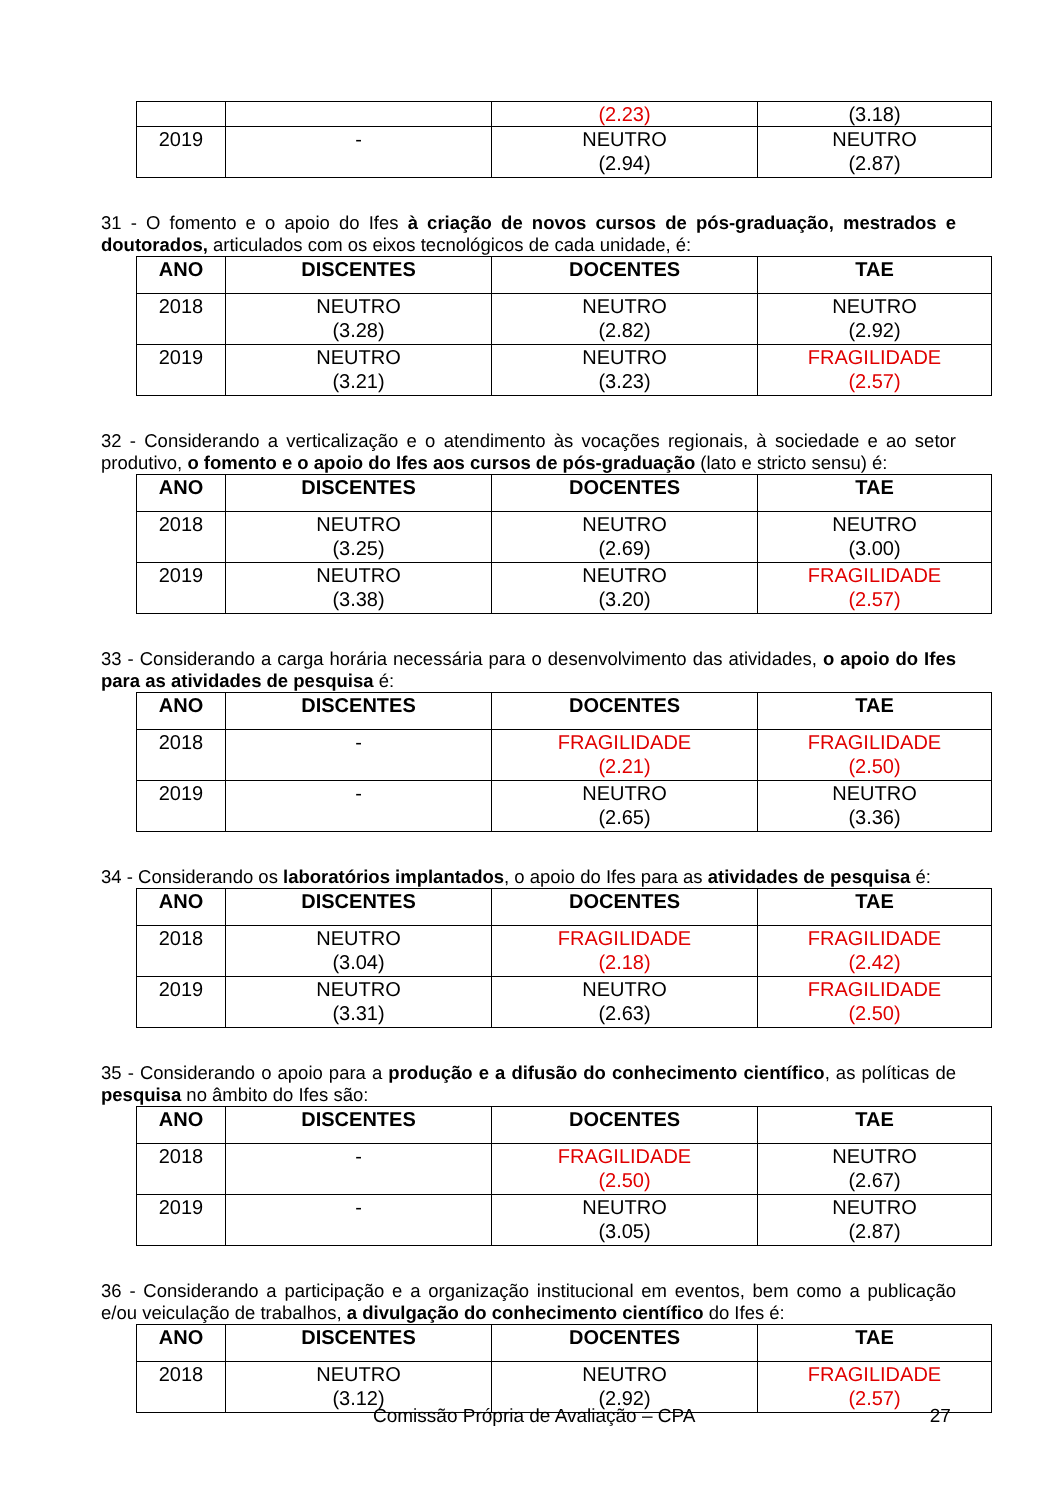| | | (2.23) | (3.18) |
| 2019 | - | NEUTRO (2.94) | NEUTRO (2.87) |
31 - O fomento e o apoio do Ifes à criação de novos cursos de pós-graduação, mestrados e doutorados, articulados com os eixos tecnológicos de cada unidade, é:
| ANO | DISCENTES | DOCENTES | TAE |
| --- | --- | --- | --- |
| 2018 | NEUTRO (3.28) | NEUTRO (2.82) | NEUTRO (2.92) |
| 2019 | NEUTRO (3.21) | NEUTRO (3.23) | FRAGILIDADE (2.57) |
32 - Considerando a verticalização e o atendimento às vocações regionais, à sociedade e ao setor produtivo, o fomento e o apoio do Ifes aos cursos de pós-graduação (lato e stricto sensu) é:
| ANO | DISCENTES | DOCENTES | TAE |
| --- | --- | --- | --- |
| 2018 | NEUTRO (3.25) | NEUTRO (2.69) | NEUTRO (3.00) |
| 2019 | NEUTRO (3.38) | NEUTRO (3.20) | FRAGILIDADE (2.57) |
33 - Considerando a carga horária necessária para o desenvolvimento das atividades, o apoio do Ifes para as atividades de pesquisa é:
| ANO | DISCENTES | DOCENTES | TAE |
| --- | --- | --- | --- |
| 2018 | - | FRAGILIDADE (2.21) | FRAGILIDADE (2.50) |
| 2019 | - | NEUTRO (2.65) | NEUTRO (3.36) |
34 - Considerando os laboratórios implantados, o apoio do Ifes para as atividades de pesquisa é:
| ANO | DISCENTES | DOCENTES | TAE |
| --- | --- | --- | --- |
| 2018 | NEUTRO (3.04) | FRAGILIDADE (2.18) | FRAGILIDADE (2.42) |
| 2019 | NEUTRO (3.31) | NEUTRO (2.63) | FRAGILIDADE (2.50) |
35 - Considerando o apoio para a produção e a difusão do conhecimento científico, as políticas de pesquisa no âmbito do Ifes são:
| ANO | DISCENTES | DOCENTES | TAE |
| --- | --- | --- | --- |
| 2018 | - | FRAGILIDADE (2.50) | NEUTRO (2.67) |
| 2019 | - | NEUTRO (3.05) | NEUTRO (2.87) |
36 - Considerando a participação e a organização institucional em eventos, bem como a publicação e/ou veiculação de trabalhos, a divulgação do conhecimento científico do Ifes é:
| ANO | DISCENTES | DOCENTES | TAE |
| --- | --- | --- | --- |
| 2018 | NEUTRO (3.12) | NEUTRO (2.92) | FRAGILIDADE (2.57) |
Comissão Própria de Avaliação – CPA 27